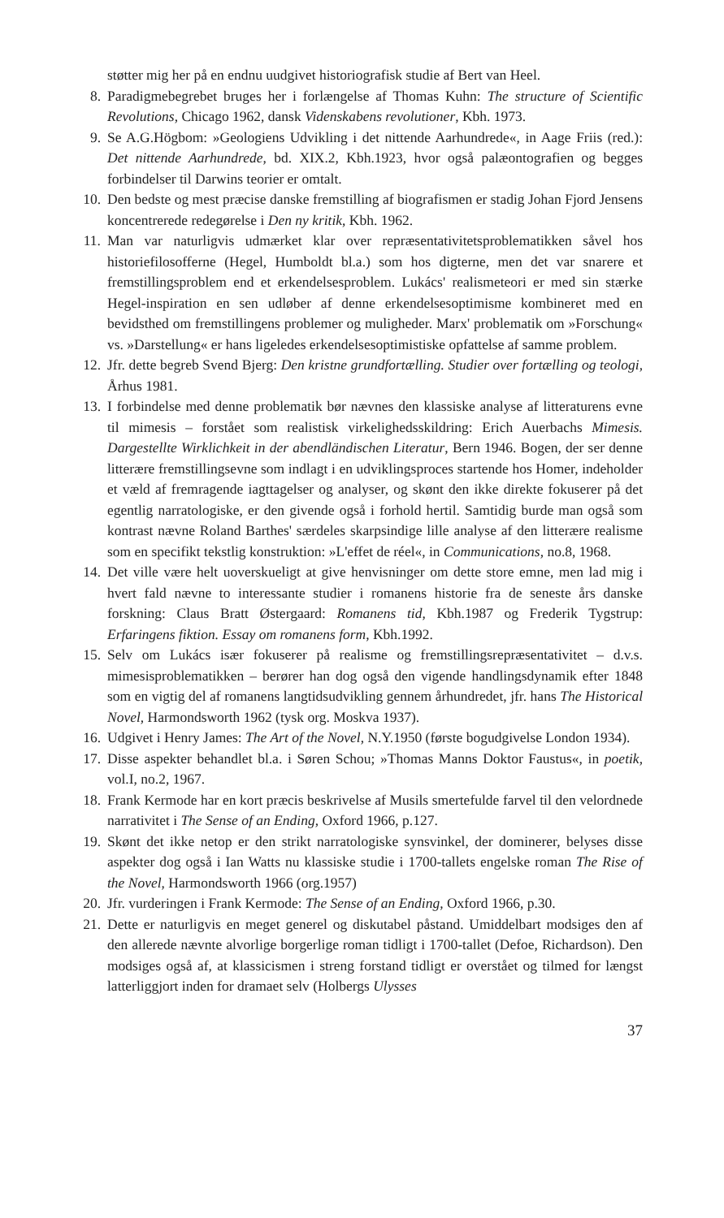støtter mig her på en endnu uudgivet historiografisk studie af Bert van Heel.
8. Paradigmebegrebet bruges her i forlængelse af Thomas Kuhn: The structure of Scientific Revolutions, Chicago 1962, dansk Videnskabens revolutioner, Kbh. 1973.
9. Se A.G.Högbom: »Geologiens Udvikling i det nittende Aarhundrede«, in Aage Friis (red.): Det nittende Aarhundrede, bd. XIX.2, Kbh.1923, hvor også palæontografien og begges forbindelser til Darwins teorier er omtalt.
10. Den bedste og mest præcise danske fremstilling af biografismen er stadig Johan Fjord Jensens koncentrerede redegørelse i Den ny kritik, Kbh. 1962.
11. Man var naturligvis udmærket klar over repræsentativitetsproblematikken såvel hos historiefilosofferne (Hegel, Humboldt bl.a.) som hos digterne, men det var snarere et fremstillingsproblem end et erkendelsesproblem. Lukács' realismeteori er med sin stærke Hegel-inspiration en sen udløber af denne erkendelsesoptimisme kombineret med en bevidsthed om fremstillingens problemer og muligheder. Marx' problematik om »Forschung« vs. »Darstellung« er hans ligeledes erkendelsesoptimistiske opfattelse af samme problem.
12. Jfr. dette begreb Svend Bjerg: Den kristne grundfortælling. Studier over fortælling og teologi, Århus 1981.
13. I forbindelse med denne problematik bør nævnes den klassiske analyse af litteraturens evne til mimesis – forstået som realistisk virkelighedsskildring: Erich Auerbachs Mimesis. Dargestellte Wirklichkeit in der abendländischen Literatur, Bern 1946. Bogen, der ser denne litterære fremstillingsevne som indlagt i en udviklingsproces startende hos Homer, indeholder et væld af fremragende iagttagelser og analyser, og skønt den ikke direkte fokuserer på det egentlig narratologiske, er den givende også i forhold hertil. Samtidig burde man også som kontrast nævne Roland Barthes' særdeles skarpsindige lille analyse af den litterære realisme som en specifikt tekstlig konstruktion: »L'effet de réel«, in Communications, no.8, 1968.
14. Det ville være helt uoverskueligt at give henvisninger om dette store emne, men lad mig i hvert fald nævne to interessante studier i romanens historie fra de seneste års danske forskning: Claus Bratt Østergaard: Romanens tid, Kbh.1987 og Frederik Tygstrup: Erfaringens fiktion. Essay om romanens form, Kbh.1992.
15. Selv om Lukács især fokuserer på realisme og fremstillingsrepræsentativitet – d.v.s. mimesisproblematikken – berører han dog også den vigende handlingsdynamik efter 1848 som en vigtig del af romanens langtidsudvikling gennem århundredet, jfr. hans The Historical Novel, Harmondsworth 1962 (tysk org. Moskva 1937).
16. Udgivet i Henry James: The Art of the Novel, N.Y.1950 (første bogudgivelse London 1934).
17. Disse aspekter behandlet bl.a. i Søren Schou; »Thomas Manns Doktor Faustus«, in poetik, vol.I, no.2, 1967.
18. Frank Kermode har en kort præcis beskrivelse af Musils smertefulde farvel til den velordnede narrativitet i The Sense of an Ending, Oxford 1966, p.127.
19. Skønt det ikke netop er den strikt narratologiske synsvinkel, der dominerer, belyses disse aspekter dog også i Ian Watts nu klassiske studie i 1700-tallets engelske roman The Rise of the Novel, Harmondsworth 1966 (org.1957)
20. Jfr. vurderingen i Frank Kermode: The Sense of an Ending, Oxford 1966, p.30.
21. Dette er naturligvis en meget generel og diskutabel påstand. Umiddelbart modsiges den af den allerede nævnte alvorlige borgerlige roman tidligt i 1700-tallet (Defoe, Richardson). Den modsiges også af, at klassicismen i streng forstand tidligt er overstået og tilmed for længst latterliggjort inden for dramaet selv (Holbergs Ulysses
37